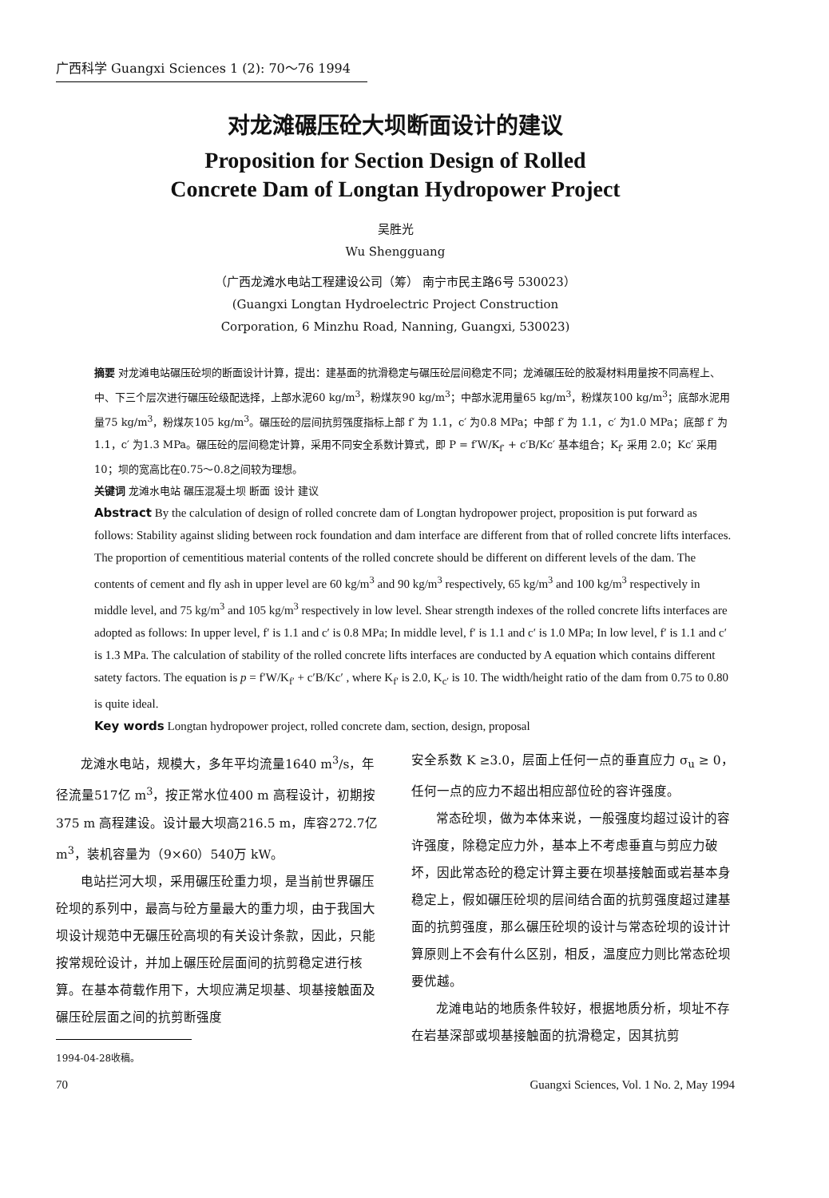广西科学 Guangxi Sciences 1 (2): 70～76 1994
对龙滩碾压砼大坝断面设计的建议
Proposition for Section Design of Rolled
Concrete Dam of Longtan Hydropower Project
吴胜光
Wu Shengguang
（广西龙滩水电站工程建设公司（筹） 南宁市民主路6号 530023）
(Guangxi Longtan Hydroelectric Project Construction
Corporation, 6 Minzhu Road, Nanning, Guangxi, 530023)
摘要 对龙滩电站碾压砼坝的断面设计计算，提出：建基面的抗滑稳定与碾压砼层间稳定不同；龙滩碾压砼的胶凝材料用量按不同高程上、中、下三个层次进行碾压砼级配选择，上部水泥60 kg/m<sup>3</sup>，粉煤灰90 kg/m<sup>3</sup>；中部水泥用量65 kg/m<sup>3</sup>，粉煤灰100 kg/m<sup>3</sup>；底部水泥用量75 kg/m<sup>3</sup>，粉煤灰105 kg/m<sup>3</sup>。碾压砼的层间抗剪强度指标上部 f′ 为 1.1，c′ 为0.8 MPa；中部 f′ 为 1.1，c′ 为1.0 MPa；底部 f′ 为 1.1，c′ 为1.3 MPa。碾压砼的层间稳定计算，采用不同安全系数计算式，即 P = f′W/K<sub>f′</sub> + c′B/Kc′ 基本组合；K<sub>f′</sub> 采用 2.0；Kc′ 采用10；坝的宽高比在0.75～0.8之间较为理想。
关键词 龙滩水电站 碾压混凝土坝 断面 设计 建议
Abstract By the calculation of design of rolled concrete dam of Longtan hydropower project, proposition is put forward as follows: Stability against sliding between rock foundation and dam interface are different from that of rolled concrete lifts interfaces. The proportion of cementitious material contents of the rolled concrete should be different on different levels of the dam. The contents of cement and fly ash in upper level are 60 kg/m<sup>3</sup> and 90 kg/m<sup>3</sup> respectively, 65 kg/m<sup>3</sup> and 100 kg/m<sup>3</sup> respectively in middle level, and 75 kg/m<sup>3</sup> and 105 kg/m<sup>3</sup> respectively in low level. Shear strength indexes of the rolled concrete lifts interfaces are adopted as follows: In upper level, f′ is 1.1 and c′ is 0.8 MPa; In middle level, f′ is 1.1 and c′ is 1.0 MPa; In low level, f′ is 1.1 and c′ is 1.3 MPa. The calculation of stability of the rolled concrete lifts interfaces are conducted by A equation which contains different satety factors. The equation is p = f′W/K<sub>f′</sub> + c′B/Kc′ , where K<sub>f′</sub> is 2.0, K<sub>c′</sub> is 10. The width/height ratio of the dam from 0.75 to 0.80 is quite ideal.
Key words Longtan hydropower project, rolled concrete dam, section, design, proposal
龙滩水电站，规模大，多年平均流量1640 m<sup>3</sup>/s，年径流量517亿 m<sup>3</sup>，按正常水位400 m 高程设计，初期按375 m 高程建设。设计最大坝高216.5 m，库容272.7亿 m<sup>3</sup>，装机容量为（9×60）540万 kW。
电站拦河大坝，采用碾压砼重力坝，是当前世界碾压砼坝的系列中，最高与砼方量最大的重力坝，由于我国大坝设计规范中无碾压砼高坝的有关设计条款，因此，只能按常规砼设计，并加上碾压砼层面间的抗剪稳定进行核算。在基本荷载作用下，大坝应满足坝基、坝基接触面及碾压砼层面之间的抗剪断强度
1994-04-28收稿。
安全系数 K ≥3.0，层面上任何一点的垂直应力 σ<sub>u</sub> ≥ 0，任何一点的应力不超出相应部位砼的容许强度。
常态砼坝，做为本体来说，一般强度均超过设计的容许强度，除稳定应力外，基本上不考虑垂直与剪应力破坏，因此常态砼的稳定计算主要在坝基接触面或岩基本身稳定上，假如碾压砼坝的层间结合面的抗剪强度超过建基面的抗剪强度，那么碾压砼坝的设计与常态砼坝的设计计算原则上不会有什么区别，相反，温度应力则比常态砼坝要优越。
龙滩电站的地质条件较好，根据地质分析，坝址不存在岩基深部或坝基接触面的抗滑稳定，因其抗剪
70 Guangxi Sciences, Vol. 1 No. 2, May 1994